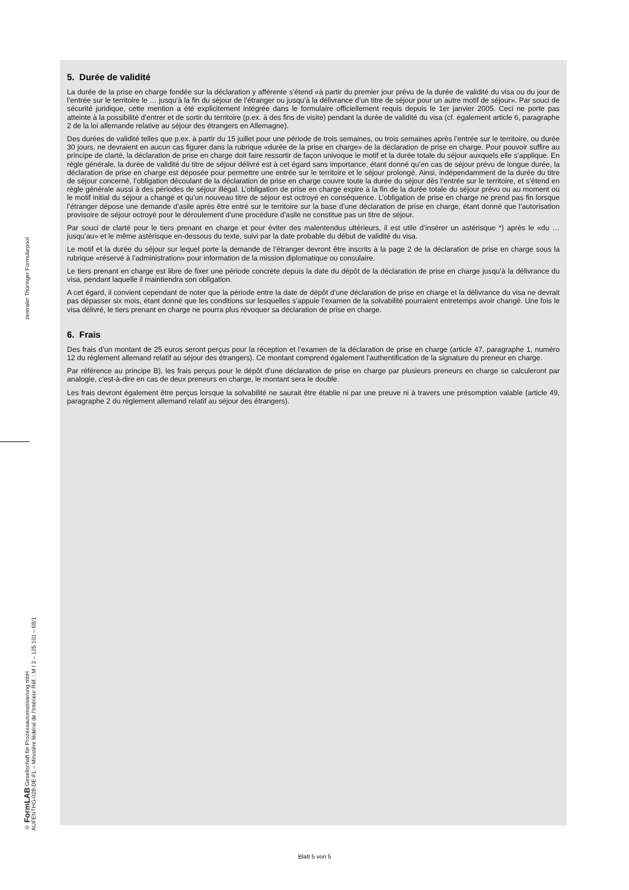zentraler Thüringer Formularpool
© FormLAB Gesellschaft für Prozessautomatisierung mbH
AUFENTHG-028-DE-FL – Ministère fédéral de l'Intérieur Réf. : M I 3 – 125 101 – 68/1
5. Durée de validité
La durée de la prise en charge fondée sur la déclaration y afférente s’étend «à partir du premier jour prévu de la durée de validité du visa ou du jour de l’entrée sur le territoire le … jusqu’à la fin du séjour de l’étranger ou jusqu’à la délivrance d’un titre de séjour pour un autre motif de séjour». Par souci de sécurité juridique, cette mention a été explicitement intégrée dans le formulaire officiellement requis depuis le 1er janvier 2005. Ceci ne porte pas atteinte à la possibilité d’entrer et de sortir du territoire (p.ex. à des fins de visite) pendant la durée de validité du visa (cf. également article 6, paragraphe 2 de la loi allemande relative au séjour des étrangers en Allemagne).
Des durées de validité telles que p.ex. à partir du 15 juillet pour une période de trois semaines, ou trois semaines après l’entrée sur le territoire, ou durée 30 jours, ne devraient en aucun cas figurer dans la rubrique «durée de la prise en charge» de la déclaration de prise en charge. Pour pouvoir suffire au principe de clarté, la déclaration de prise en charge doit faire ressortir de façon univoque le motif et la durée totale du séjour auxquels elle s’applique. En règle générale, la durée de validité du titre de séjour délivré est à cet égard sans importance, étant donné qu’en cas de séjour prévu de longue durée, la déclaration de prise en charge est déposée pour permettre une entrée sur le territoire et le séjour prolongé. Ainsi, indépendamment de la durée du titre de séjour concerné, l’obligation découlant de la déclaration de prise en charge couvre toute la durée du séjour dès l’entrée sur le territoire, et s’étend en règle générale aussi à des périodes de séjour illégal. L’obligation de prise en charge expire à la fin de la durée totale du séjour prévu ou au moment où le motif initial du séjour a changé et qu’un nouveau titre de séjour est octroyé en conséquence. L’obligation de prise en charge ne prend pas fin lorsque l’étranger dépose une demande d’asile après être entré sur le territoire sur la base d’une déclaration de prise en charge, étant donné que l’autorisation provisoire de séjour octroyé pour le déroulement d’une procédure d’asile ne constitue pas un titre de séjour.
Par souci de clarté pour le tiers prenant en charge et pour éviter des malentendus ultérieurs, il est utile d’insérer un astérisque *) après le «du … jusqu’au» et le même astérisque en-dessous du texte, suivi par la date probable du début de validité du visa.
Le motif et la durée du séjour sur lequel porte la demande de l’étranger devront être inscrits à la page 2 de la déclaration de prise en charge sous la rubrique «réservé à l’administration» pour information de la mission diplomatique ou consulaire.
Le tiers prenant en charge est libre de fixer une période concrète depuis la date du dépôt de la déclaration de prise en charge jusqu’à la délivrance du visa, pendant laquelle il maintiendra son obligation.
A cet égard, il convient cependant de noter que la période entre la date de dépôt d’une déclaration de prise en charge et la délivrance du visa ne devrait pas dépasser six mois, étant donné que les conditions sur lesquelles s’appuie l’examen de la solvabilité pourraient entretemps avoir changé. Une fois le visa délivré, le tiers prenant en charge ne pourra plus révoquer sa déclaration de prise en charge.
6. Frais
Des frais d’un montant de 25 euros seront perçus pour la réception et l’examen de la déclaration de prise en charge (article 47, paragraphe 1, numéro 12 du règlement allemand relatif au séjour des étrangers). Ce montant comprend également l’authentification de la signature du preneur en charge.
Par référence au principe B), les frais perçus pour le dépôt d’une déclaration de prise en charge par plusieurs preneurs en charge se calculeront par analogie, c'est-à-dire en cas de deux preneurs en charge, le montant sera le double.
Les frais devront également être perçus lorsque la solvabilité ne saurait être établie ni par une preuve ni à travers une présomption valable (article 49, paragraphe 2 du règlement allemand relatif au séjour des étrangers).
Blatt 5 von 5